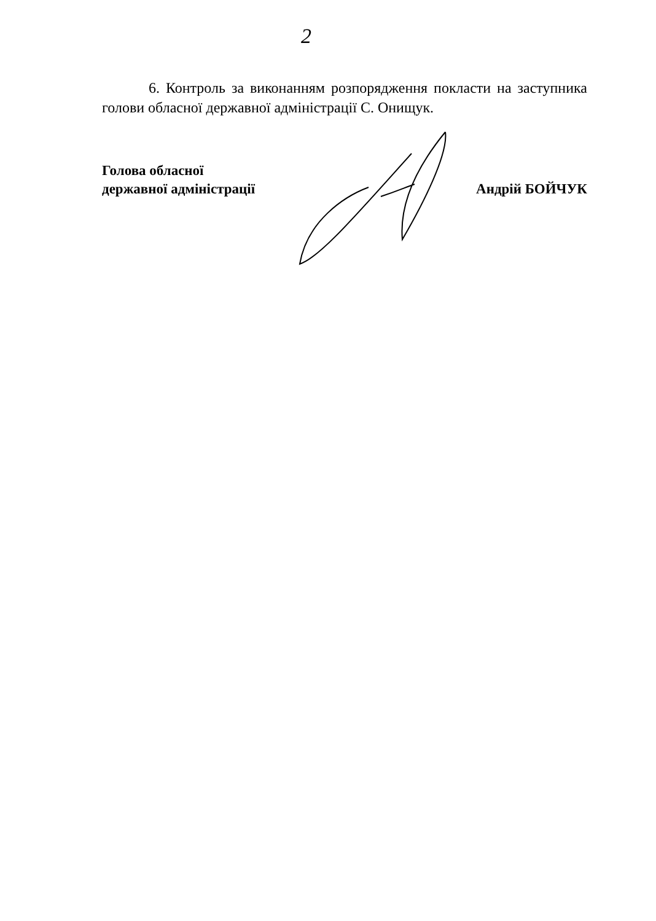2
6. Контроль за виконанням розпорядження покласти на заступника голови обласної державної адміністрації С. Онищук.
Голова обласної
державної адміністрації
Андрій БОЙЧУК